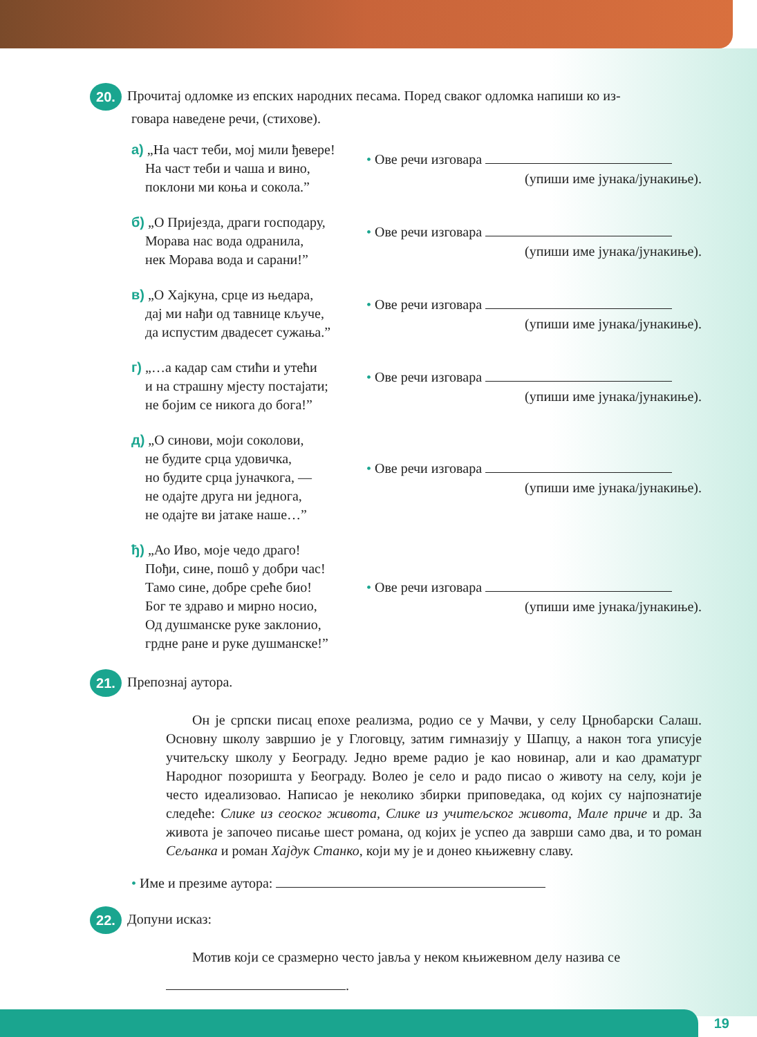20. Прочитај одломке из епских народних песама. Поред сваког одломка напиши ко из-
говара наведене речи, (стихове).
а) „На част теби, мој мили ђевере!
На част теби и чаша и вино,
поклони ми коња и сокола.”
• Ове речи изговара
(упиши име јунака/јунакиње).
б) „О Пријезда, драги господару,
Морава нас вода одранила,
нек Морава вода и сарани!”
• Ове речи изговара
(упиши име јунака/јунакиње).
в) „О Хајкуна, срце из њедара,
дај ми нађи од тавнице кључе,
да испустим двадесет сужања.”
• Ове речи изговара
(упиши име јунака/јунакиње).
г) „…а кадар сам стићи и утећи
и на страшну мјесту постајати;
не бојим се никога до бога!”
• Ове речи изговара
(упиши име јунака/јунакиње).
д) „О синови, моји соколови,
не будите срца удовичка,
но будите срца јуначкога, —
не одајте друга ни једнога,
не одајте ви јатаке наше…”
• Ове речи изговара
(упиши име јунака/јунакиње).
ђ) „Ао Иво, моје чедо драго!
Пођи, сине, пошô у добри час!
Тамо сине, добре среће био!
Бог те здраво и мирно носио,
Од душманске руке заклонио,
грдне ране и руке душманске!”
• Ове речи изговара
(упиши име јунака/јунакиње).
21. Препознај аутора.
Он је српски писац епохе реализма, родио се у Мачви, у селу Црнобарски Салаш. Основну школу завршио је у Глоговцу, затим гимназију у Шапцу, а након тога уписује учитељску школу у Београду. Једно време радио је као новинар, али и као драматург Народног позоришта у Београду. Волео је село и радо писао о животу на селу, који је често идеализовао. Написао је неколико збирки припо­ведака, од којих су најпознатије следеће: Слике из сеоског живота, Слике из учи­тељског живота, Мале приче и др. За живота је започео писање шест романа, од којих је успео да заврши само два, и то роман Сељанка и роман Хајдук Станко, који му је и донео књижевну славу.
• Име и презиме аутора:
22. Допуни исказ:
Мотив који се сразмерно често јавља у неком књижевном делу назива се
.
19